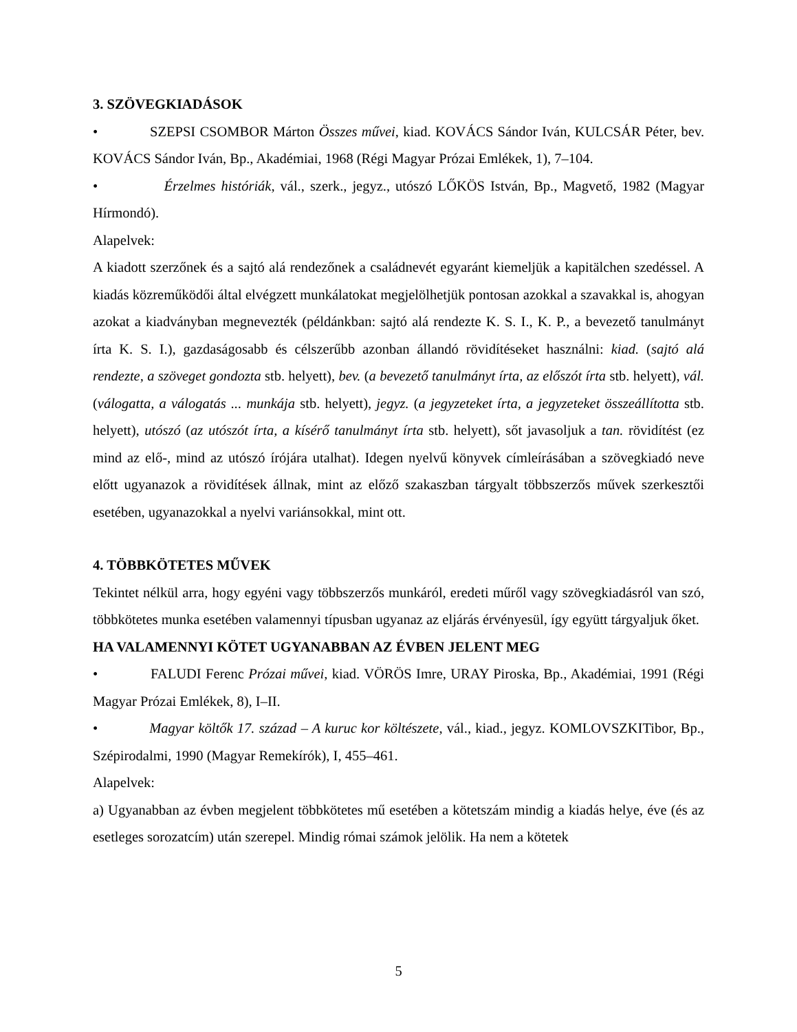3. SZÖVEGKIADÁSOK
• SZEPSI CSOMBOR Márton Összes művei, kiad. KOVÁCS Sándor Iván, KULCSÁR Péter, bev. KOVÁCS Sándor Iván, Bp., Akadémiai, 1968 (Régi Magyar Prózai Emlékek, 1), 7–104.
• Érzelmes históriák, vál., szerk., jegyz., utószó LŐKÖS István, Bp., Magvető, 1982 (Magyar Hírmondó).
Alapelvek:
A kiadott szerzőnek és a sajtó alá rendezőnek a családnevét egyaránt kiemeljük a kapitälchen szedéssel. A kiadás közreműködői által elvégzett munkálatokat megjelölhetjük pontosan azokkal a szavakkal is, ahogyan azokat a kiadványban megnevezték (példánkban: sajtó alá rendezte K. S. I., K. P., a bevezető tanulmányt írta K. S. I.), gazdaságosabb és célszerűbb azonban állandó rövidítéseket használni: kiad. (sajtó alá rendezte, a szöveget gondozta stb. helyett), bev. (a bevezető tanulmányt írta, az előszót írta stb. helyett), vál.(válogatta, a válogatás ... munkája stb. helyett), jegyz. (a jegyzeteket írta, a jegyzeteket összeállította stb. helyett), utószó (az utószót írta, a kísérő tanulmányt írta stb. helyett), sőt javasoljuk a tan. rövidítést (ez mind az elő-, mind az utószó írójára utalhat). Idegen nyelvű könyvek címleírásában a szövegkiadó neve előtt ugyanazok a rövidítések állnak, mint az előző szakaszban tárgyalt többszerzős művek szerkesztői esetében, ugyanazokkal a nyelvi variánsokkal, mint ott.
4. TÖBBKÖTETES MŰVEK
Tekintet nélkül arra, hogy egyéni vagy többszerzős munkáról, eredeti műről vagy szövegkiadásról van szó, többkötetes munka esetében valamennyi típusban ugyanaz az eljárás érvényesül, így együtt tárgyaljuk őket.
HA VALAMENNYI KÖTET UGYANABBAN AZ ÉVBEN JELENT MEG
• FALUDI Ferenc Prózai művei, kiad. VÖRÖS Imre, URAY Piroska, Bp., Akadémiai, 1991 (Régi Magyar Prózai Emlékek, 8), I–II.
• Magyar költők 17. század – A kuruc kor költészete, vál., kiad., jegyz. KOMLOVSZKITibor, Bp., Szépirodalmi, 1990 (Magyar Remekírók), I, 455–461.
Alapelvek:
a) Ugyanabban az évben megjelent többkötetes mű esetében a kötetszám mindig a kiadás helye, éve (és az esetleges sorozatcím) után szerepel. Mindig római számok jelölik. Ha nem a kötetek
5